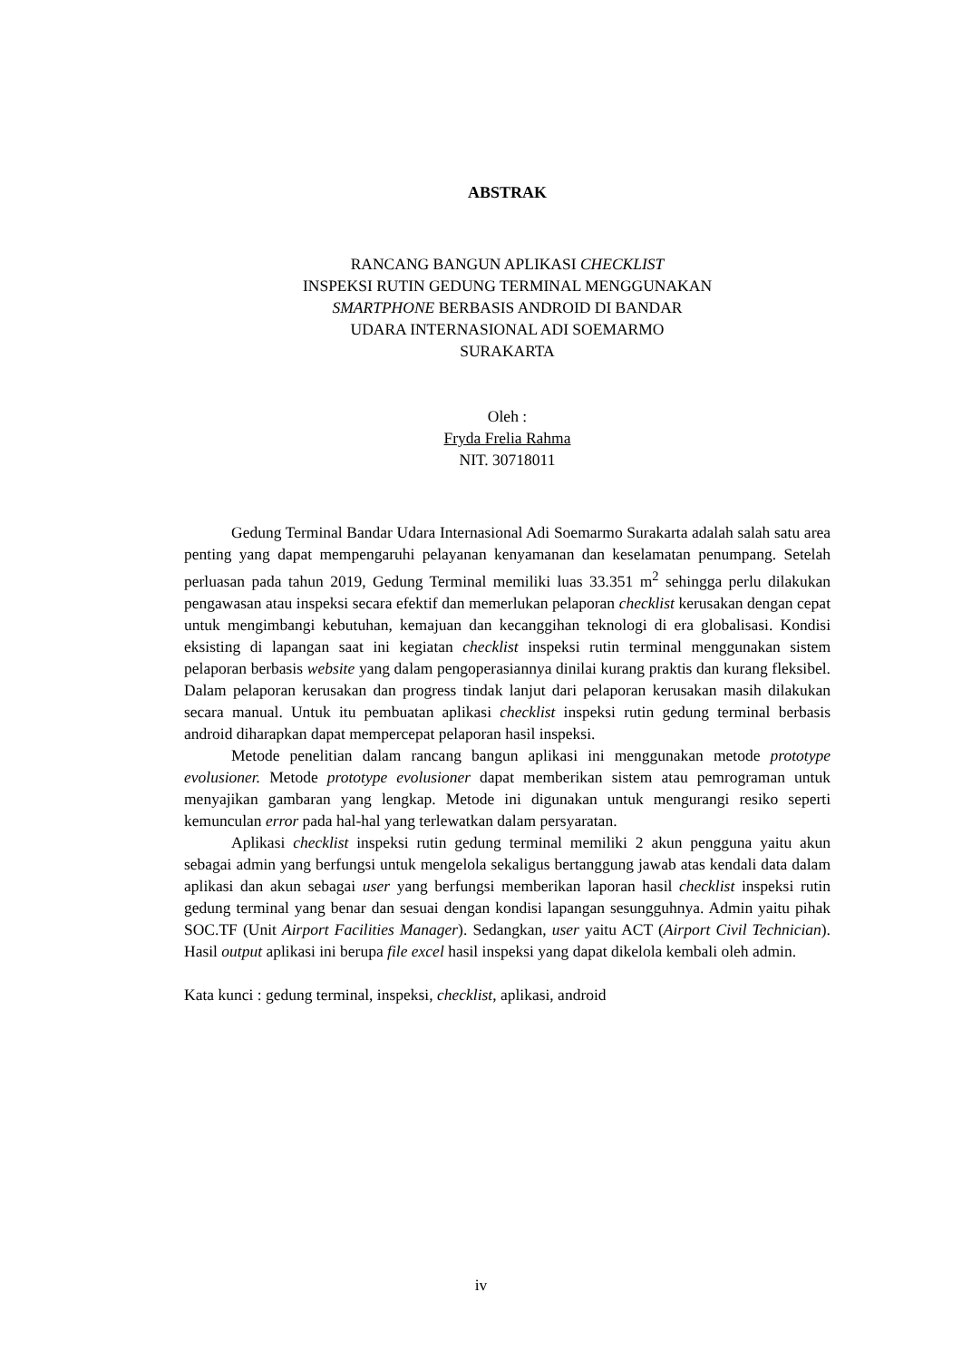ABSTRAK
RANCANG BANGUN APLIKASI CHECKLIST
INSPEKSI RUTIN GEDUNG TERMINAL MENGGUNAKAN
SMARTPHONE BERBASIS ANDROID DI BANDAR
UDARA INTERNASIONAL ADI SOEMARMO
SURAKARTA
Oleh :
Fryda Frelia Rahma
NIT. 30718011
Gedung Terminal Bandar Udara Internasional Adi Soemarmo Surakarta adalah salah satu area penting yang dapat mempengaruhi pelayanan kenyamanan dan keselamatan penumpang. Setelah perluasan pada tahun 2019, Gedung Terminal memiliki luas 33.351 m<sup>2</sup> sehingga perlu dilakukan pengawasan atau inspeksi secara efektif dan memerlukan pelaporan checklist kerusakan dengan cepat untuk mengimbangi kebutuhan, kemajuan dan kecanggihan teknologi di era globalisasi. Kondisi eksisting di lapangan saat ini kegiatan checklist inspeksi rutin terminal menggunakan sistem pelaporan berbasis website yang dalam pengoperasiannya dinilai kurang praktis dan kurang fleksibel. Dalam pelaporan kerusakan dan progress tindak lanjut dari pelaporan kerusakan masih dilakukan secara manual. Untuk itu pembuatan aplikasi checklist inspeksi rutin gedung terminal berbasis android diharapkan dapat mempercepat pelaporan hasil inspeksi.
Metode penelitian dalam rancang bangun aplikasi ini menggunakan metode prototype evolusioner. Metode prototype evolusioner dapat memberikan sistem atau pemrograman untuk menyajikan gambaran yang lengkap. Metode ini digunakan untuk mengurangi resiko seperti kemunculan error pada hal-hal yang terlewatkan dalam persyaratan.
Aplikasi checklist inspeksi rutin gedung terminal memiliki 2 akun pengguna yaitu akun sebagai admin yang berfungsi untuk mengelola sekaligus bertanggung jawab atas kendali data dalam aplikasi dan akun sebagai user yang berfungsi memberikan laporan hasil checklist inspeksi rutin gedung terminal yang benar dan sesuai dengan kondisi lapangan sesungguhnya. Admin yaitu pihak SOC.TF (Unit Airport Facilities Manager). Sedangkan, user yaitu ACT (Airport Civil Technician). Hasil output aplikasi ini berupa file excel hasil inspeksi yang dapat dikelola kembali oleh admin.
Kata kunci : gedung terminal, inspeksi, checklist, aplikasi, android
iv